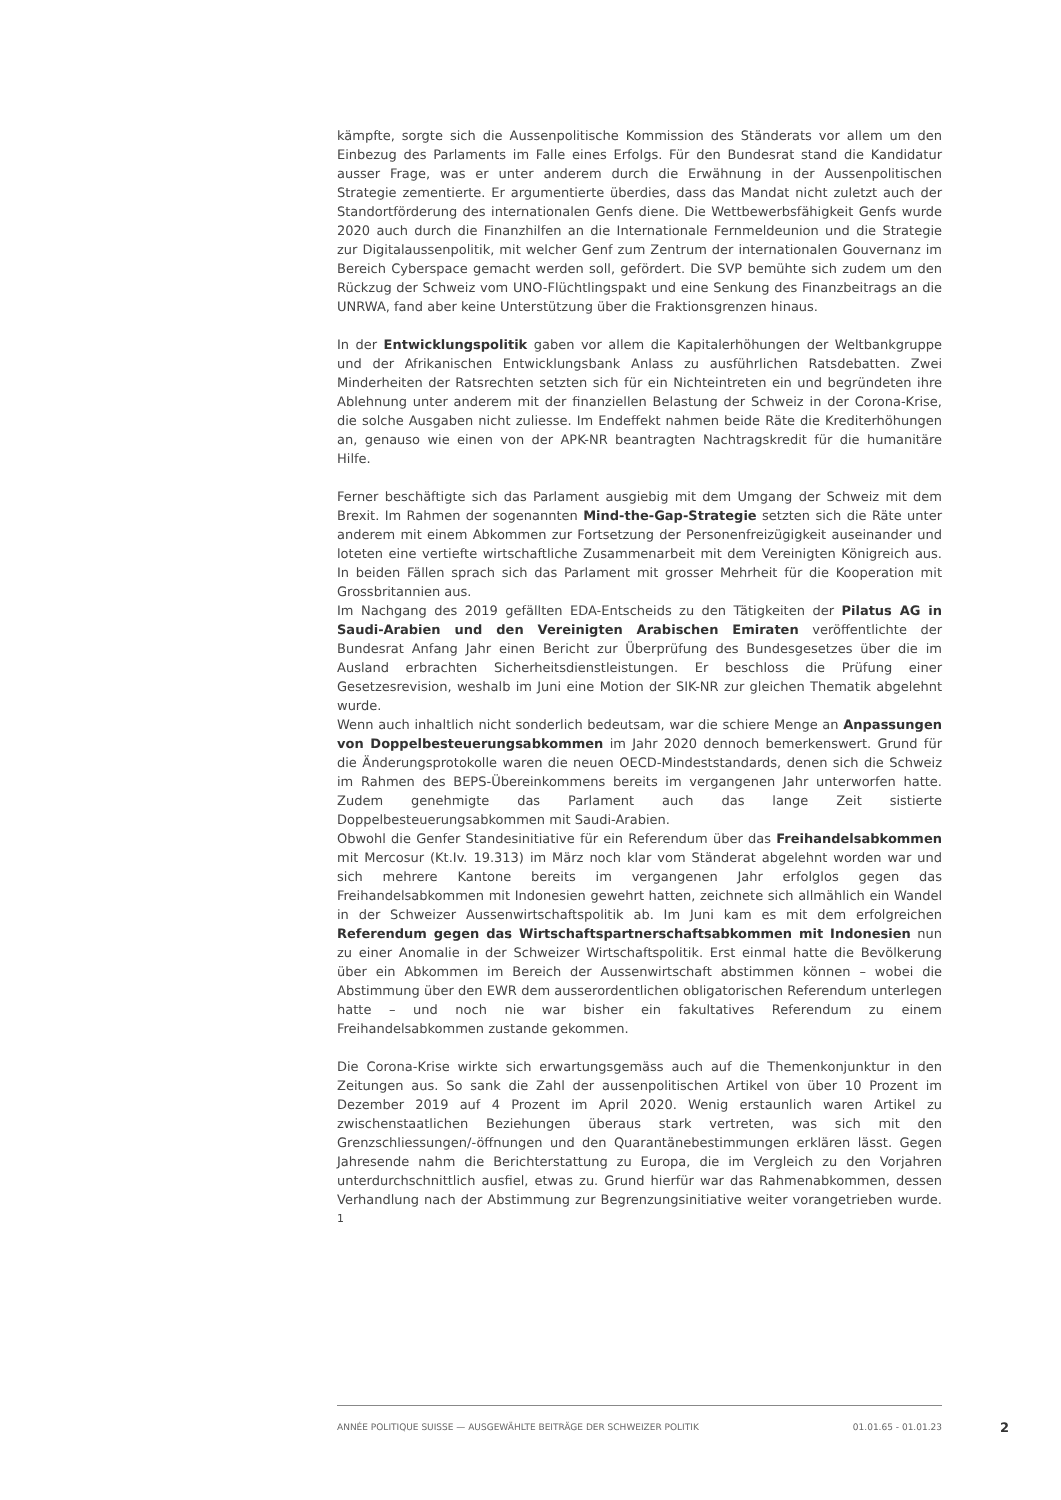kämpfte, sorgte sich die Aussenpolitische Kommission des Ständerats vor allem um den Einbezug des Parlaments im Falle eines Erfolgs. Für den Bundesrat stand die Kandidatur ausser Frage, was er unter anderem durch die Erwähnung in der Aussenpolitischen Strategie zementierte. Er argumentierte überdies, dass das Mandat nicht zuletzt auch der Standortförderung des internationalen Genfs diene. Die Wettbewerbsfähigkeit Genfs wurde 2020 auch durch die Finanzhilfen an die Internationale Fernmeldeunion und die Strategie zur Digitalaussenpolitik, mit welcher Genf zum Zentrum der internationalen Gouvernanz im Bereich Cyberspace gemacht werden soll, gefördert. Die SVP bemühte sich zudem um den Rückzug der Schweiz vom UNO-Flüchtlingspakt und eine Senkung des Finanzbeitrags an die UNRWA, fand aber keine Unterstützung über die Fraktionsgrenzen hinaus.
In der Entwicklungspolitik gaben vor allem die Kapitalerhöhungen der Weltbankgruppe und der Afrikanischen Entwicklungsbank Anlass zu ausführlichen Ratsdebatten. Zwei Minderheiten der Ratsrechten setzten sich für ein Nichteintreten ein und begründeten ihre Ablehnung unter anderem mit der finanziellen Belastung der Schweiz in der Corona-Krise, die solche Ausgaben nicht zuliesse. Im Endeffekt nahmen beide Räte die Krediterhöhungen an, genauso wie einen von der APK-NR beantragten Nachtragskredit für die humanitäre Hilfe.
Ferner beschäftigte sich das Parlament ausgiebig mit dem Umgang der Schweiz mit dem Brexit. Im Rahmen der sogenannten Mind-the-Gap-Strategie setzten sich die Räte unter anderem mit einem Abkommen zur Fortsetzung der Personenfreizügigkeit auseinander und loteten eine vertiefte wirtschaftliche Zusammenarbeit mit dem Vereinigten Königreich aus. In beiden Fällen sprach sich das Parlament mit grosser Mehrheit für die Kooperation mit Grossbritannien aus.
Im Nachgang des 2019 gefällten EDA-Entscheids zu den Tätigkeiten der Pilatus AG in Saudi-Arabien und den Vereinigten Arabischen Emiraten veröffentlichte der Bundesrat Anfang Jahr einen Bericht zur Überprüfung des Bundesgesetzes über die im Ausland erbrachten Sicherheitsdienstleistungen. Er beschloss die Prüfung einer Gesetzesrevision, weshalb im Juni eine Motion der SIK-NR zur gleichen Thematik abgelehnt wurde.
Wenn auch inhaltlich nicht sonderlich bedeutsam, war die schiere Menge an Anpassungen von Doppelbesteuerungsabkommen im Jahr 2020 dennoch bemerkenswert. Grund für die Änderungsprotokolle waren die neuen OECD-Mindeststandards, denen sich die Schweiz im Rahmen des BEPS-Übereinkommens bereits im vergangenen Jahr unterworfen hatte. Zudem genehmigte das Parlament auch das lange Zeit sistierte Doppelbesteuerungsabkommen mit Saudi-Arabien.
Obwohl die Genfer Standesinitiative für ein Referendum über das Freihandelsabkommen mit Mercosur (Kt.Iv. 19.313) im März noch klar vom Ständerat abgelehnt worden war und sich mehrere Kantone bereits im vergangenen Jahr erfolglos gegen das Freihandelsabkommen mit Indonesien gewehrt hatten, zeichnete sich allmählich ein Wandel in der Schweizer Aussenwirtschaftspolitik ab. Im Juni kam es mit dem erfolgreichen Referendum gegen das Wirtschaftspartnerschaftsabkommen mit Indonesien nun zu einer Anomalie in der Schweizer Wirtschaftspolitik. Erst einmal hatte die Bevölkerung über ein Abkommen im Bereich der Aussenwirtschaft abstimmen können – wobei die Abstimmung über den EWR dem ausserordentlichen obligatorischen Referendum unterlegen hatte – und noch nie war bisher ein fakultatives Referendum zu einem Freihandelsabkommen zustande gekommen.
Die Corona-Krise wirkte sich erwartungsgemäss auch auf die Themenkonjunktur in den Zeitungen aus. So sank die Zahl der aussenpolitischen Artikel von über 10 Prozent im Dezember 2019 auf 4 Prozent im April 2020. Wenig erstaunlich waren Artikel zu zwischenstaatlichen Beziehungen überaus stark vertreten, was sich mit den Grenzschliessungen/-öffnungen und den Quarantänebestimmungen erklären lässt. Gegen Jahresende nahm die Berichterstattung zu Europa, die im Vergleich zu den Vorjahren unterdurchschnittlich ausfiel, etwas zu. Grund hierfür war das Rahmenabkommen, dessen Verhandlung nach der Abstimmung zur Begrenzungsinitiative weiter vorangetrieben wurde. <sup>1</sup>
ANNÉE POLITIQUE SUISSE — AUSGEWÄHLTE BEITRÄGE DER SCHWEIZER POLITIK 01.01.65 - 01.01.23
2